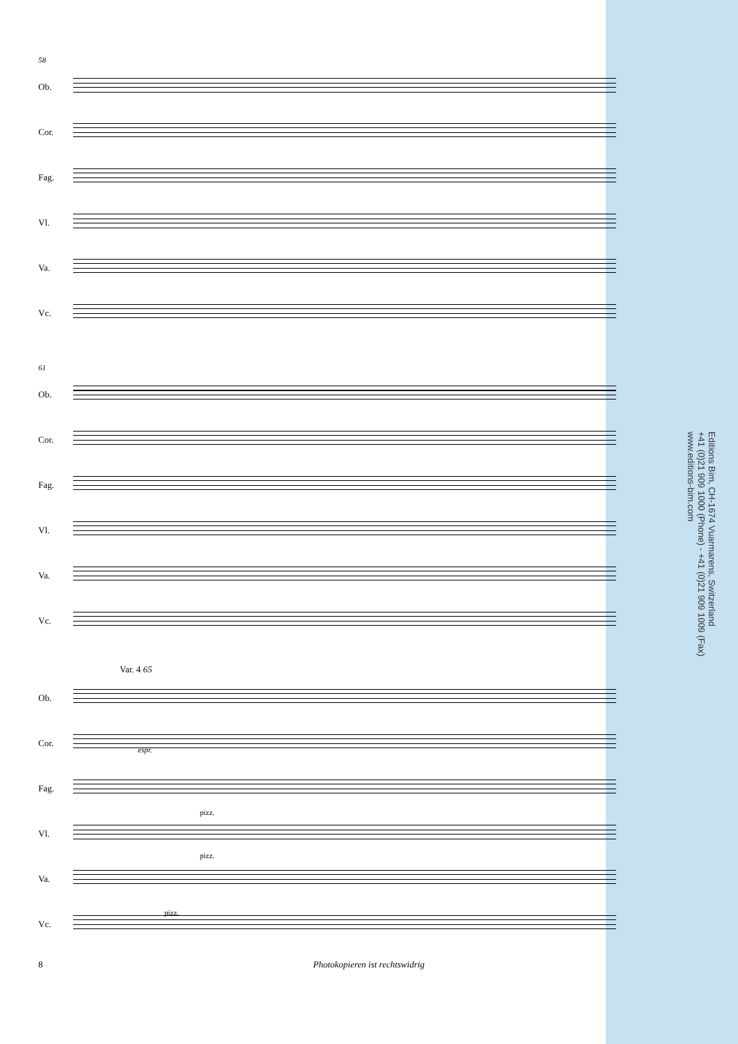58
Ob.
Cor.
Fag.
Vl.
Va.
Vc.
61
Ob.
Cor.
Fag.
Vl.
Va.
Vc.
Var. 4 65
Ob.
Cor.
Fag.
Vl.
Va.
Vc.
espr.
pizz.
pizz.
pizz.
Editions Bim, CH-1674 Vuarmarens, Switzerland
+41 (0)21 909 1000 (Phone) - +41 (0)21 909 1009 (Fax)
www.editions-bim.com
8 Photokopieren ist rechtswidrig